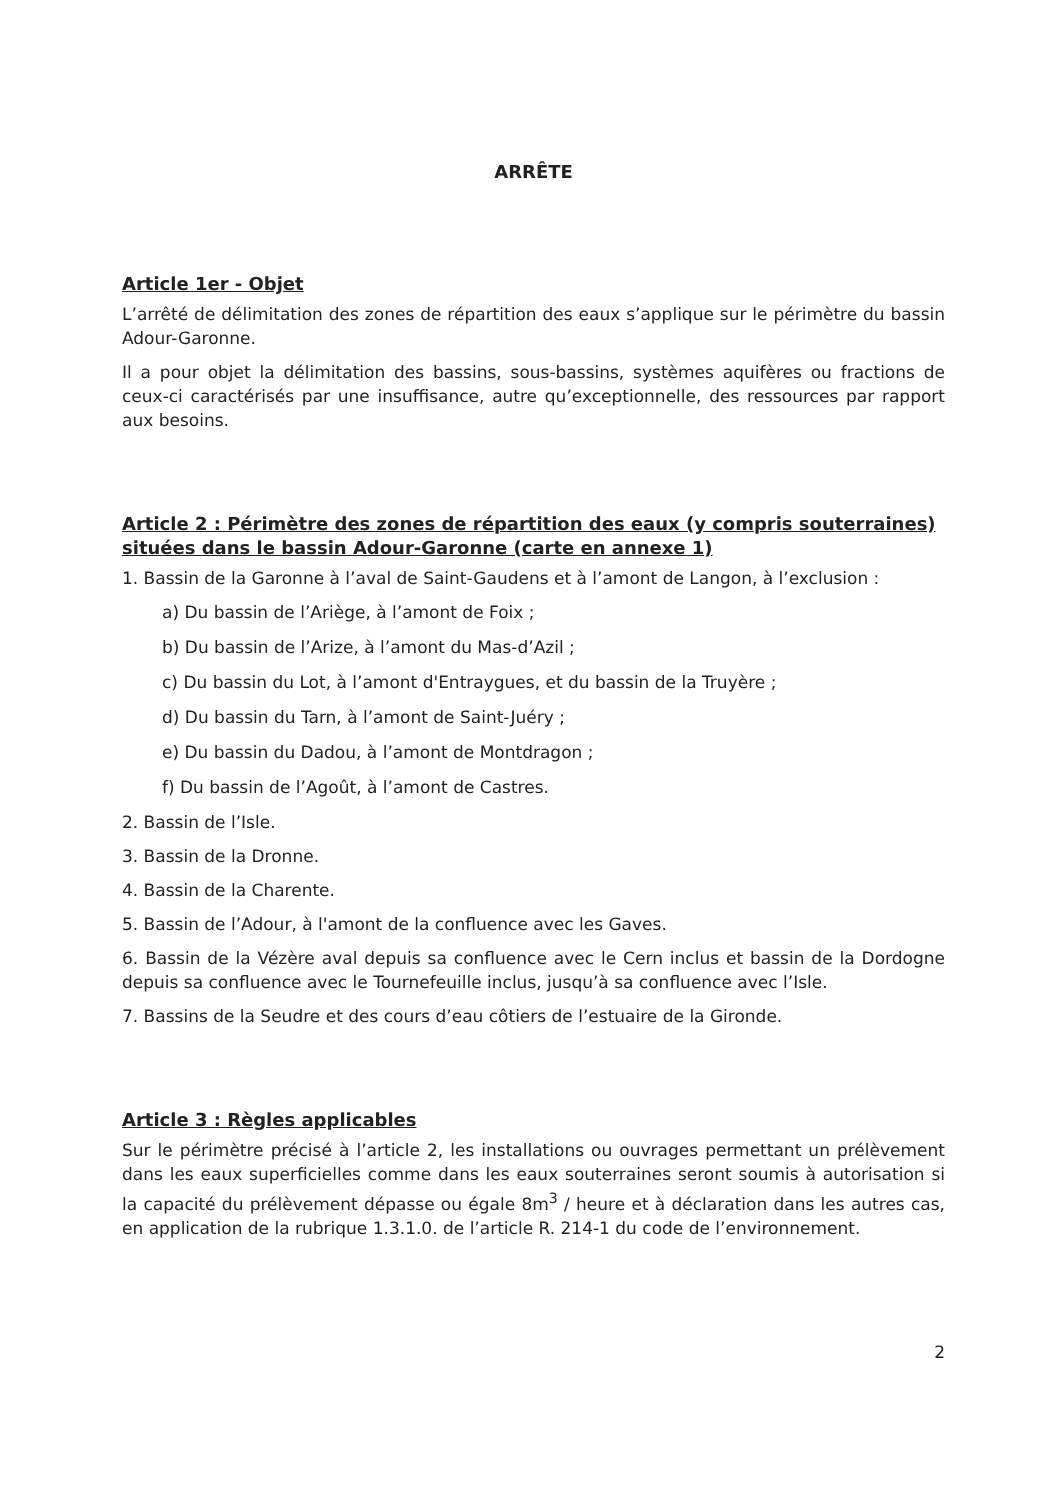ARRÊTE
Article 1er - Objet
L’arrêté de délimitation des zones de répartition des eaux s’applique sur le périmètre du bassin Adour-Garonne.
Il a pour objet la délimitation des bassins, sous-bassins, systèmes aquifères ou fractions de ceux-ci caractérisés par une insuffisance, autre qu’exceptionnelle, des ressources par rapport aux besoins.
Article 2 : Périmètre des zones de répartition des eaux (y compris souterraines) situées dans le bassin Adour-Garonne (carte en annexe 1)
1. Bassin de la Garonne à l’aval de Saint-Gaudens et à l’amont de Langon, à l’exclusion :
a) Du bassin de l’Ariège, à l’amont de Foix ;
b) Du bassin de l’Arize, à l’amont du Mas-d’Azil ;
c) Du bassin du Lot, à l’amont d'Entraygues, et du bassin de la Truyère ;
d) Du bassin du Tarn, à l’amont de Saint-Juéry ;
e) Du bassin du Dadou, à l’amont de Montdragon ;
f) Du bassin de l’Agoût, à l’amont de Castres.
2. Bassin de l’Isle.
3. Bassin de la Dronne.
4. Bassin de la Charente.
5. Bassin de l’Adour, à l'amont de la confluence avec les Gaves.
6. Bassin de la Vézère aval depuis sa confluence avec le Cern inclus et bassin de la Dordogne depuis sa confluence avec le Tournefeuille inclus, jusqu’à sa confluence avec l’Isle.
7. Bassins de la Seudre et des cours d’eau côtiers de l’estuaire de la Gironde.
Article 3 : Règles applicables
Sur le périmètre précisé à l’article 2, les installations ou ouvrages permettant un prélèvement dans les eaux superficielles comme dans les eaux souterraines seront soumis à autorisation si la capacité du prélèvement dépasse ou égale 8m<sup>3</sup> / heure et à déclaration dans les autres cas, en application de la rubrique 1.3.1.0. de l’article R. 214-1 du code de l’environnement.
2